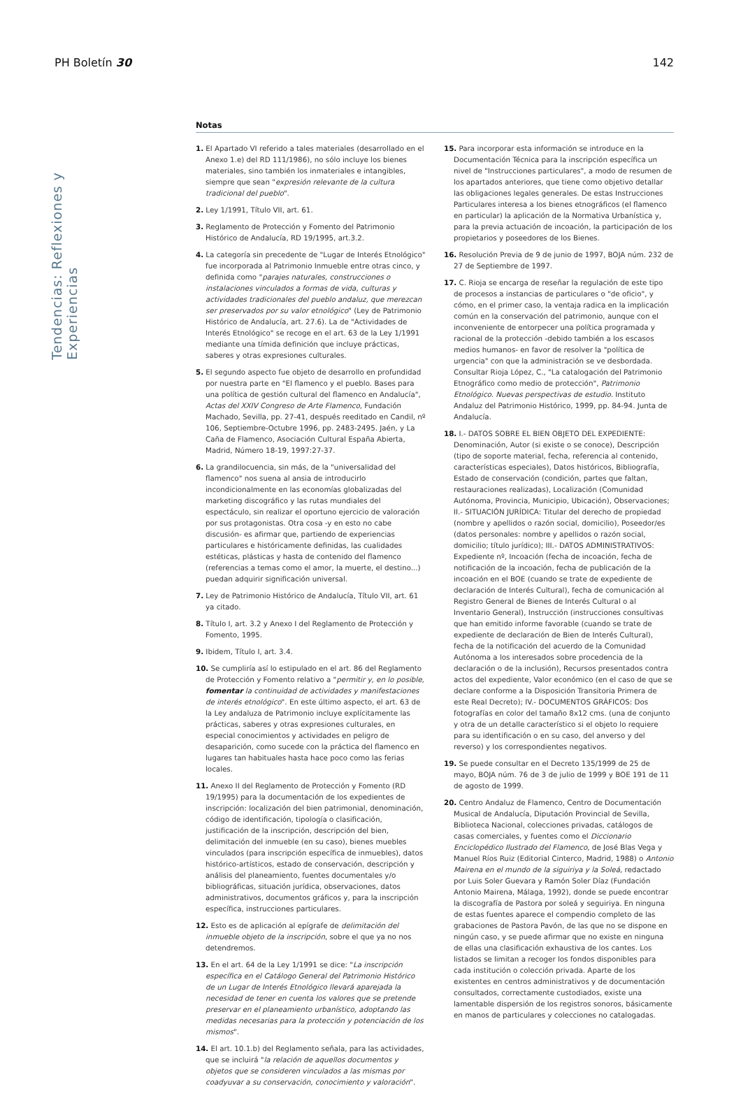PH Boletín 30 142
Tendencias: Reflexiones y Experiencias
Notas
1. El Apartado VI referido a tales materiales (desarrollado en el Anexo 1.e) del RD 111/1986), no sólo incluye los bienes materiales, sino también los inmateriales e intangibles, siempre que sean "expresión relevante de la cultura tradicional del pueblo".
2. Ley 1/1991, Título VII, art. 61.
3. Reglamento de Protección y Fomento del Patrimonio Histórico de Andalucía, RD 19/1995, art.3.2.
4. La categoría sin precedente de "Lugar de Interés Etnológico" fue incorporada al Patrimonio Inmueble entre otras cinco, y definida como "parajes naturales, construcciones o instalaciones vinculados a formas de vida, culturas y actividades tradicionales del pueblo andaluz, que merezcan ser preservados por su valor etnológico" (Ley de Patrimonio Histórico de Andalucía, art. 27.6). La de "Actividades de Interés Etnológico" se recoge en el art. 63 de la Ley 1/1991 mediante una tímida definición que incluye prácticas, saberes y otras expresiones culturales.
5. El segundo aspecto fue objeto de desarrollo en profundidad por nuestra parte en "El flamenco y el pueblo. Bases para una política de gestión cultural del flamenco en Andalucía", Actas del XXIV Congreso de Arte Flamenco, Fundación Machado, Sevilla, pp. 27-41, después reeditado en Candil, nº 106, Septiembre-Octubre 1996, pp. 2483-2495. Jaén, y La Caña de Flamenco, Asociación Cultural España Abierta, Madrid, Número 18-19, 1997:27-37.
6. La grandilocuencia, sin más, de la "universalidad del flamenco" nos suena al ansia de introducirlo incondicionalmente en las economías globalizadas del marketing discográfico y las rutas mundiales del espectáculo, sin realizar el oportuno ejercicio de valoración por sus protagonistas. Otra cosa -y en esto no cabe discusión- es afirmar que, partiendo de experiencias particulares e históricamente definidas, las cualidades estéticas, plásticas y hasta de contenido del flamenco (referencias a temas como el amor, la muerte, el destino...) puedan adquirir significación universal.
7. Ley de Patrimonio Histórico de Andalucía, Título VII, art. 61 ya citado.
8. Título I, art. 3.2 y Anexo I del Reglamento de Protección y Fomento, 1995.
9. Ibidem, Título I, art. 3.4.
10. Se cumpliría así lo estipulado en el art. 86 del Reglamento de Protección y Fomento relativo a "permitir y, en lo posible, fomentar la continuidad de actividades y manifestaciones de interés etnológico". En este último aspecto, el art. 63 de la Ley andaluza de Patrimonio incluye explícitamente las prácticas, saberes y otras expresiones culturales, en especial conocimientos y actividades en peligro de desaparición, como sucede con la práctica del flamenco en lugares tan habituales hasta hace poco como las ferias locales.
11. Anexo II del Reglamento de Protección y Fomento (RD 19/1995) para la documentación de los expedientes de inscripción: localización del bien patrimonial, denominación, código de identificación, tipología o clasificación, justificación de la inscripción, descripción del bien, delimitación del inmueble (en su caso), bienes muebles vinculados (para inscripción específica de inmuebles), datos histórico-artísticos, estado de conservación, descripción y análisis del planeamiento, fuentes documentales y/o bibliográficas, situación jurídica, observaciones, datos administrativos, documentos gráficos y, para la inscripción específica, instrucciones particulares.
12. Esto es de aplicación al epígrafe de delimitación del inmueble objeto de la inscripción, sobre el que ya no nos detendremos.
13. En el art. 64 de la Ley 1/1991 se dice: "La inscripción específica en el Catálogo General del Patrimonio Histórico de un Lugar de Interés Etnológico llevará aparejada la necesidad de tener en cuenta los valores que se pretende preservar en el planeamiento urbanístico, adoptando las medidas necesarias para la protección y potenciación de los mismos".
14. El art. 10.1.b) del Reglamento señala, para las actividades, que se incluirá "la relación de aquellos documentos y objetos que se consideren vinculados a las mismas por coadyuvar a su conservación, conocimiento y valoración".
15. Para incorporar esta información se introduce en la Documentación Técnica para la inscripción específica un nivel de "Instrucciones particulares", a modo de resumen de los apartados anteriores, que tiene como objetivo detallar las obligaciones legales generales. De estas Instrucciones Particulares interesa a los bienes etnográficos (el flamenco en particular) la aplicación de la Normativa Urbanística y, para la previa actuación de incoación, la participación de los propietarios y poseedores de los Bienes.
16. Resolución Previa de 9 de junio de 1997, BOJA núm. 232 de 27 de Septiembre de 1997.
17. C. Rioja se encarga de reseñar la regulación de este tipo de procesos a instancias de particulares o "de oficio", y cómo, en el primer caso, la ventaja radica en la implicación común en la conservación del patrimonio, aunque con el inconveniente de entorpecer una política programada y racional de la protección -debido también a los escasos medios humanos- en favor de resolver la "política de urgencia" con que la administración se ve desbordada. Consultar Rioja López, C., "La catalogación del Patrimonio Etnográfico como medio de protección", Patrimonio Etnológico. Nuevas perspectivas de estudio. Instituto Andaluz del Patrimonio Histórico, 1999, pp. 84-94. Junta de Andalucía.
18. I.- DATOS SOBRE EL BIEN OBJETO DEL EXPEDIENTE: Denominación, Autor (si existe o se conoce), Descripción (tipo de soporte material, fecha, referencia al contenido, características especiales), Datos históricos, Bibliografía, Estado de conservación (condición, partes que faltan, restauraciones realizadas), Localización (Comunidad Autónoma, Provincia, Municipio, Ubicación), Observaciones; II.- SITUACIÓN JURÍDICA: Titular del derecho de propiedad (nombre y apellidos o razón social, domicilio), Poseedor/es (datos personales: nombre y apellidos o razón social, domicilio; título jurídico); III.- DATOS ADMINISTRATIVOS: Expediente nº, Incoación (fecha de incoación, fecha de notificación de la incoación, fecha de publicación de la incoación en el BOE (cuando se trate de expediente de declaración de Interés Cultural), fecha de comunicación al Registro General de Bienes de Interés Cultural o al Inventario General), Instrucción (instrucciones consultivas que han emitido informe favorable (cuando se trate de expediente de declaración de Bien de Interés Cultural), fecha de la notificación del acuerdo de la Comunidad Autónoma a los interesados sobre procedencia de la declaración o de la inclusión), Recursos presentados contra actos del expediente, Valor económico (en el caso de que se declare conforme a la Disposición Transitoria Primera de este Real Decreto); IV.- DOCUMENTOS GRÁFICOS: Dos fotografías en color del tamaño 8x12 cms. (una de conjunto y otra de un detalle característico si el objeto lo requiere para su identificación o en su caso, del anverso y del reverso) y los correspondientes negativos.
19. Se puede consultar en el Decreto 135/1999 de 25 de mayo, BOJA núm. 76 de 3 de julio de 1999 y BOE 191 de 11 de agosto de 1999.
20. Centro Andaluz de Flamenco, Centro de Documentación Musical de Andalucía, Diputación Provincial de Sevilla, Biblioteca Nacional, colecciones privadas, catálogos de casas comerciales, y fuentes como el Diccionario Enciclopédico Ilustrado del Flamenco, de José Blas Vega y Manuel Ríos Ruiz (Editorial Cinterco, Madrid, 1988) o Antonio Mairena en el mundo de la siguiriya y la Soleá, redactado por Luis Soler Guevara y Ramón Soler Díaz (Fundación Antonio Mairena, Málaga, 1992), donde se puede encontrar la discografía de Pastora por soleá y seguiriya. En ninguna de estas fuentes aparece el compendio completo de las grabaciones de Pastora Pavón, de las que no se dispone en ningún caso, y se puede afirmar que no existe en ninguna de ellas una clasificación exhaustiva de los cantes. Los listados se limitan a recoger los fondos disponibles para cada institución o colección privada. Aparte de los existentes en centros administrativos y de documentación consultados, correctamente custodiados, existe una lamentable dispersión de los registros sonoros, básicamente en manos de particulares y colecciones no catalogadas.